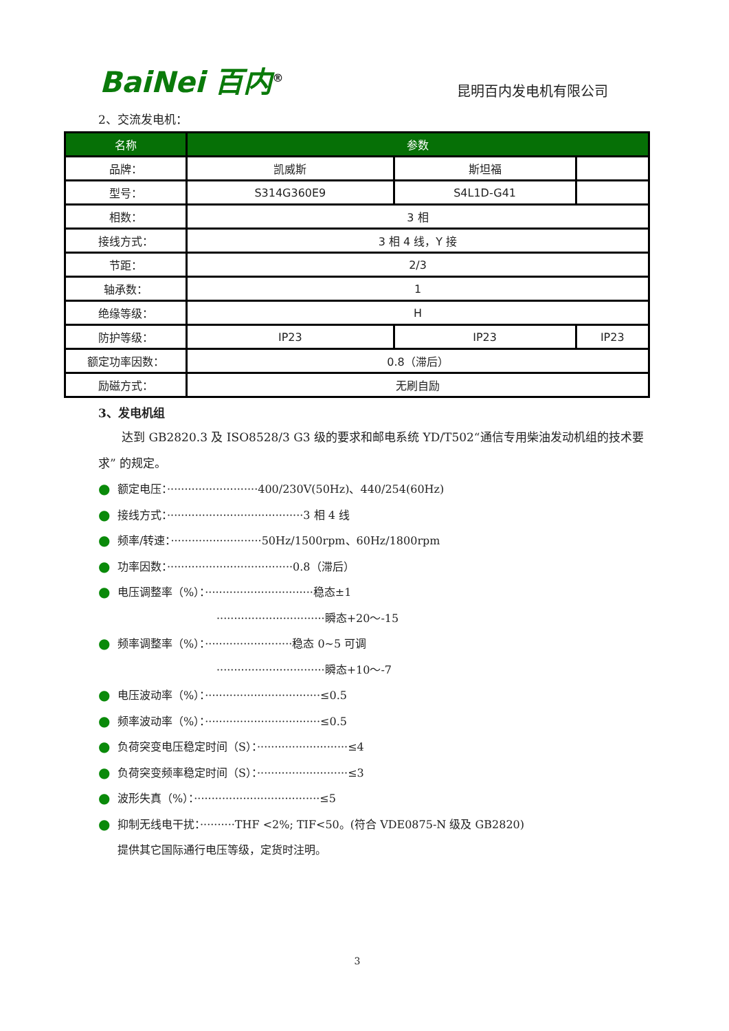BaiNei 百内<sup>®</sup>
昆明百内发电机有限公司
2、交流发电机：
| 名称 | 参数 | | |
| --- | --- | --- | --- |
| 品牌： | 凯威斯 | 斯坦福 | |
| 型号： | S314G360E9 | S4L1D-G41 | |
| 相数： | 3 相 | | |
| 接线方式： | 3 相 4 线，Y 接 | | |
| 节距： | 2/3 | | |
| 轴承数： | 1 | | |
| 绝缘等级： | H | | |
| 防护等级： | IP23 | IP23 | IP23 |
| 额定功率因数： | 0.8（滞后） | | |
| 励磁方式： | 无刷自励 | | |
3、发电机组
　　达到 GB2820.3 及 ISO8528/3 G3 级的要求和邮电系统 YD/T502“通信专用柴油发动机组的技术要求” 的规定。
● 额定电压：··························400/230V(50Hz)、440/254(60Hz)
● 接线方式：·······································3 相 4 线
● 频率/转速：··························50Hz/1500rpm、60Hz/1800rpm
● 功率因数：····································0.8（滞后）
● 电压调整率（%）：·······························稳态±1
　　　　　　　　　·······························瞬态+20～-15
● 频率调整率（%）：·························稳态 0~5 可调
　　　　　　　　　·······························瞬态+10～-7
● 电压波动率（%）：·································≤0.5
● 频率波动率（%）：·································≤0.5
● 负荷突变电压稳定时间（S）：··························≤4
● 负荷突变频率稳定时间（S）：··························≤3
● 波形失真（%）：····································≤5
● 抑制无线电干扰：··········THF <2%; TIF<50。(符合 VDE0875-N 级及 GB2820)
提供其它国际通行电压等级，定货时注明。
3